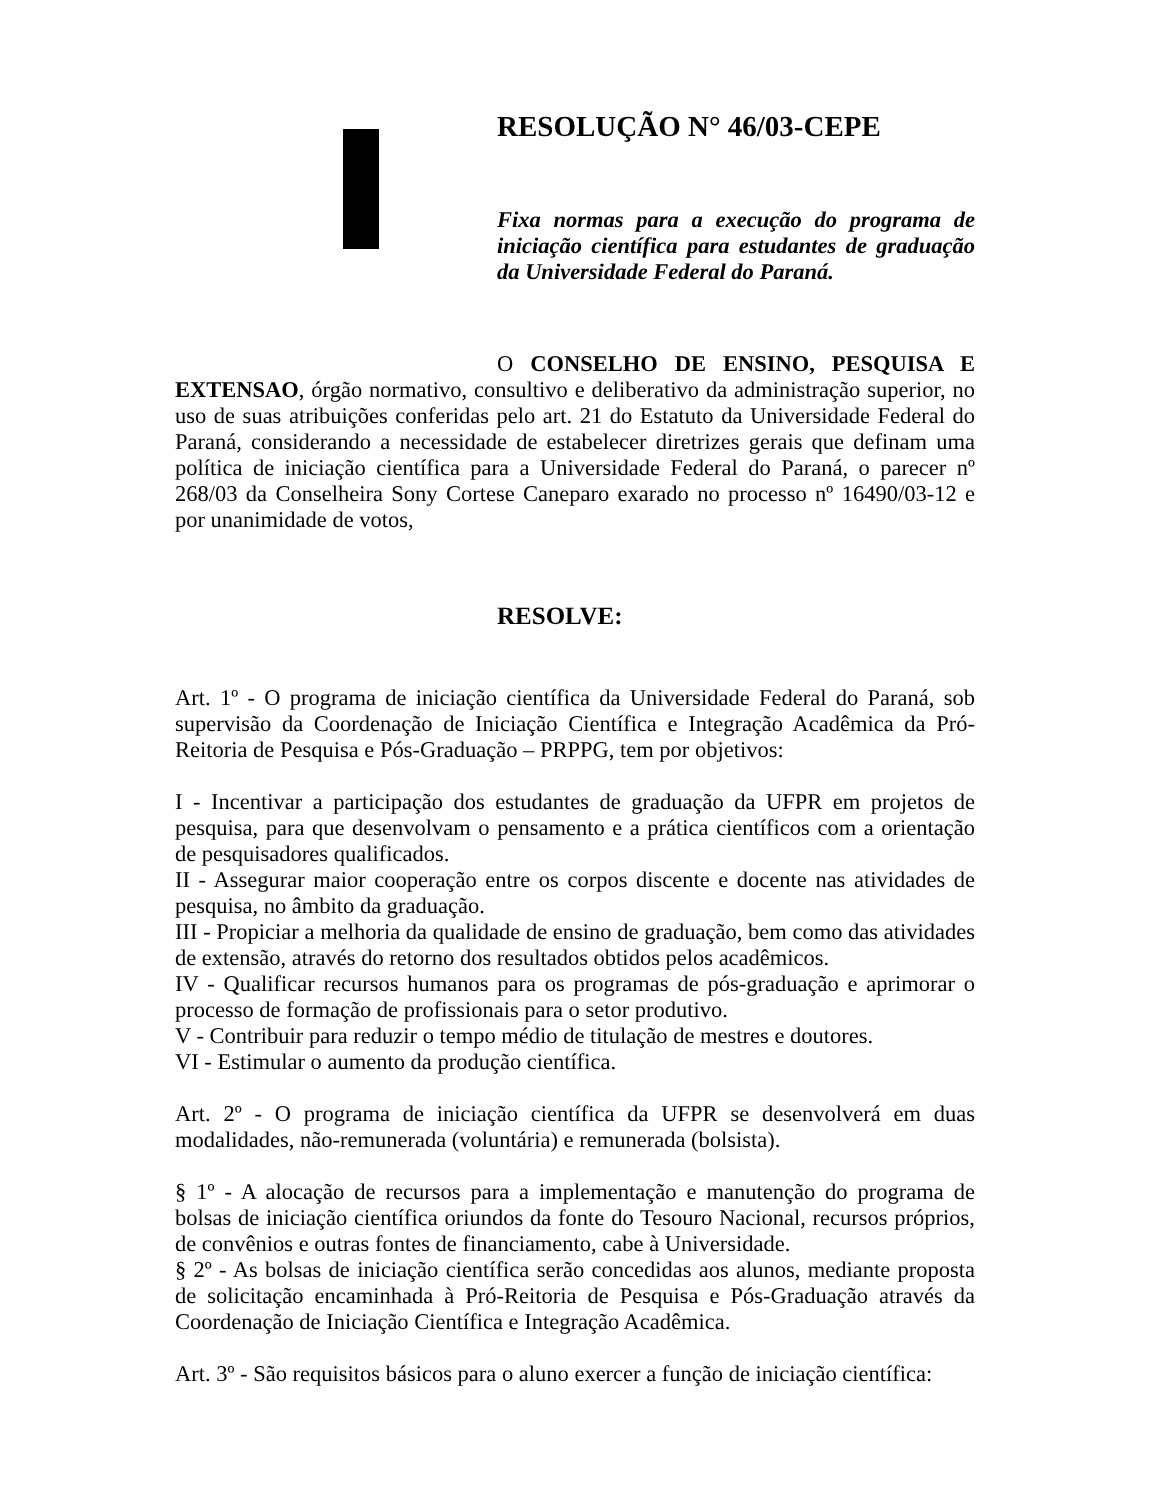RESOLUÇÃO N° 46/03-CEPE
Fixa normas para a execução do programa de iniciação científica para estudantes de graduação da Universidade Federal do Paraná.
O CONSELHO DE ENSINO, PESQUISA E EXTENSAO, órgão normativo, consultivo e deliberativo da administração superior, no uso de suas atribuições conferidas pelo art. 21 do Estatuto da Universidade Federal do Paraná, considerando a necessidade de estabelecer diretrizes gerais que definam uma política de iniciação científica para a Universidade Federal do Paraná, o parecer nº 268/03 da Conselheira Sony Cortese Caneparo exarado no processo nº 16490/03-12 e por unanimidade de votos,
RESOLVE:
Art. 1º - O programa de iniciação científica da Universidade Federal do Paraná, sob supervisão da Coordenação de Iniciação Científica e Integração Acadêmica da Pró-Reitoria de Pesquisa e Pós-Graduação – PRPPG, tem por objetivos:
I - Incentivar a participação dos estudantes de graduação da UFPR em projetos de pesquisa, para que desenvolvam o pensamento e a prática científicos com a orientação de pesquisadores qualificados.
II - Assegurar maior cooperação entre os corpos discente e docente nas atividades de pesquisa, no âmbito da graduação.
III - Propiciar a melhoria da qualidade de ensino de graduação, bem como das atividades de extensão, através do retorno dos resultados obtidos pelos acadêmicos.
IV - Qualificar recursos humanos para os programas de pós-graduação e aprimorar o processo de formação de profissionais para o setor produtivo.
V - Contribuir para reduzir o tempo médio de titulação de mestres e doutores.
VI - Estimular o aumento da produção científica.
Art. 2º - O programa de iniciação científica da UFPR se desenvolverá em duas modalidades, não-remunerada (voluntária) e remunerada (bolsista).
§ 1º - A alocação de recursos para a implementação e manutenção do programa de bolsas de iniciação científica oriundos da fonte do Tesouro Nacional, recursos próprios, de convênios e outras fontes de financiamento, cabe à Universidade.
§ 2º - As bolsas de iniciação científica serão concedidas aos alunos, mediante proposta de solicitação encaminhada à Pró-Reitoria de Pesquisa e Pós-Graduação através da Coordenação de Iniciação Científica e Integração Acadêmica.
Art. 3º - São requisitos básicos para o aluno exercer a função de iniciação científica: